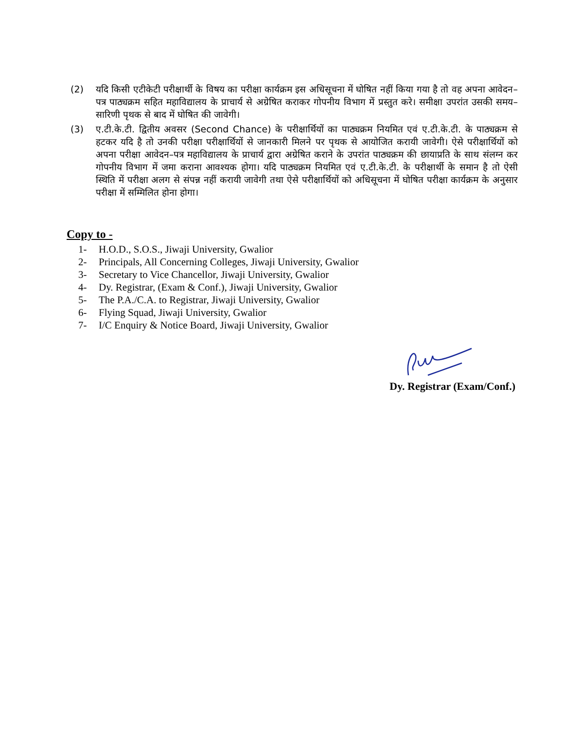(2) यदि किसी एटीकेटी परीक्षार्थी के विषय का परीक्षा कार्यक्रम इस अधिसूचना में घोषित नहीं किया गया है तो वह अपना आवेदन–पत्र पाठ्यक्रम सहित महाविद्यालय के प्राचार्य से अग्रेषित कराकर गोपनीय विभाग में प्रस्तुत करे। समीक्षा उपरांत उसकी समय–सारिणी पृथक से बाद में घोषित की जावेगी।
(3) ए.टी.के.टी. द्वितीय अवसर (Second Chance) के परीक्षार्थियों का पाठ्यक्रम नियमित एवं ए.टी.के.टी. के पाठ्यक्रम से हटकर यदि है तो उनकी परीक्षा परीक्षार्थियों से जानकारी मिलने पर पृथक से आयोजित करायी जावेगी। ऐसे परीक्षार्थियों को अपना परीक्षा आवेदन–पत्र महाविद्यालय के प्राचार्य द्वारा अग्रेषित कराने के उपरांत पाठ्यक्रम की छायाप्रति के साथ संलग्न कर गोपनीय विभाग में जमा कराना आवश्यक होगा। यदि पाठ्यक्रम नियमित एवं ए.टी.के.टी. के परीक्षार्थी के समान है तो ऐसी स्थिति में परीक्षा अलग से संपन्न नहीं करायी जावेगी तथा ऐसे परीक्षार्थियों को अधिसूचना में घोषित परीक्षा कार्यक्रम के अनुसार परीक्षा में सम्मिलित होना होगा।
Copy to -
1- H.O.D., S.O.S., Jiwaji University, Gwalior
2- Principals, All Concerning Colleges, Jiwaji University, Gwalior
3- Secretary to Vice Chancellor, Jiwaji University, Gwalior
4- Dy. Registrar, (Exam & Conf.), Jiwaji University, Gwalior
5- The P.A./C.A. to Registrar, Jiwaji University, Gwalior
6- Flying Squad, Jiwaji University, Gwalior
7- I/C Enquiry & Notice Board, Jiwaji University, Gwalior
Dy. Registrar (Exam/Conf.)